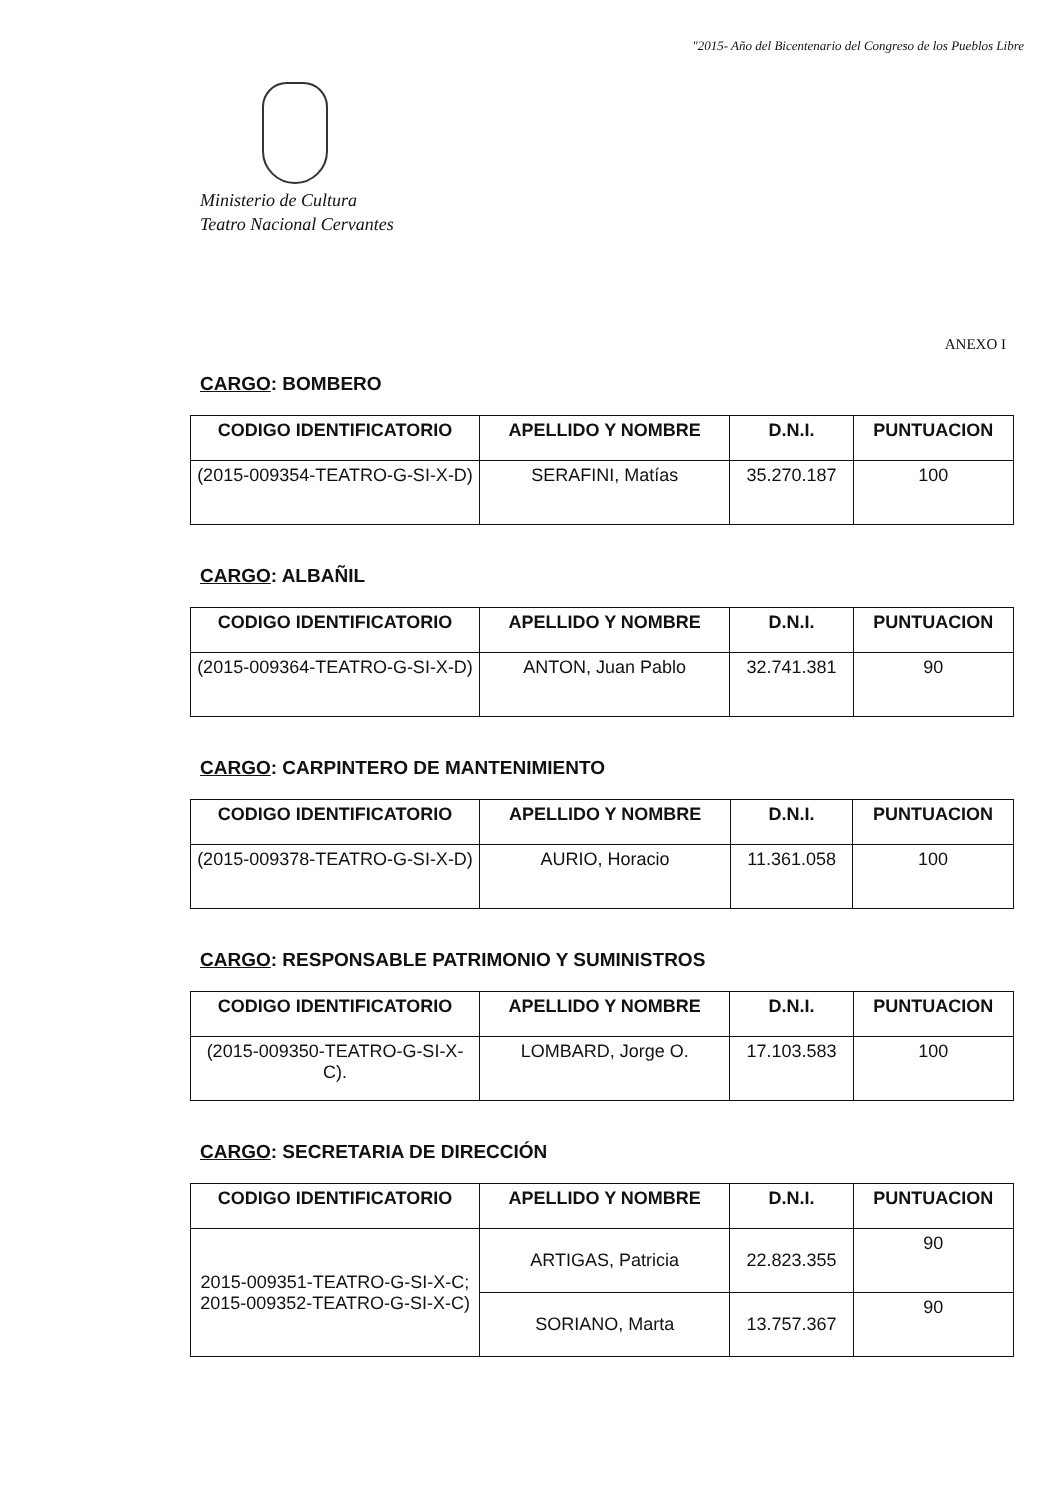"2015- Año del Bicentenario del Congreso de los Pueblos Libre
Ministerio de Cultura
Teatro Nacional Cervantes
ANEXO I
CARGO: BOMBERO
| CODIGO IDENTIFICATORIO | APELLIDO Y NOMBRE | D.N.I. | PUNTUACION |
| --- | --- | --- | --- |
| (2015-009354-TEATRO-G-SI-X-D) | SERAFINI, Matías | 35.270.187 | 100 |
CARGO: ALBAÑIL
| CODIGO IDENTIFICATORIO | APELLIDO Y NOMBRE | D.N.I. | PUNTUACION |
| --- | --- | --- | --- |
| (2015-009364-TEATRO-G-SI-X-D) | ANTON, Juan Pablo | 32.741.381 | 90 |
CARGO: CARPINTERO DE MANTENIMIENTO
| CODIGO IDENTIFICATORIO | APELLIDO Y NOMBRE | D.N.I. | PUNTUACION |
| --- | --- | --- | --- |
| (2015-009378-TEATRO-G-SI-X-D) | AURIO, Horacio | 11.361.058 | 100 |
CARGO: RESPONSABLE PATRIMONIO Y SUMINISTROS
| CODIGO IDENTIFICATORIO | APELLIDO Y NOMBRE | D.N.I. | PUNTUACION |
| --- | --- | --- | --- |
| (2015-009350-TEATRO-G-SI-X-C). | LOMBARD, Jorge O. | 17.103.583 | 100 |
CARGO: SECRETARIA DE DIRECCIÓN
| CODIGO IDENTIFICATORIO | APELLIDO Y NOMBRE | D.N.I. | PUNTUACION |
| --- | --- | --- | --- |
| 2015-009351-TEATRO-G-SI-X-C; 2015-009352-TEATRO-G-SI-X-C) | ARTIGAS, Patricia | 22.823.355 | 90 |
| | SORIANO, Marta | 13.757.367 | 90 |